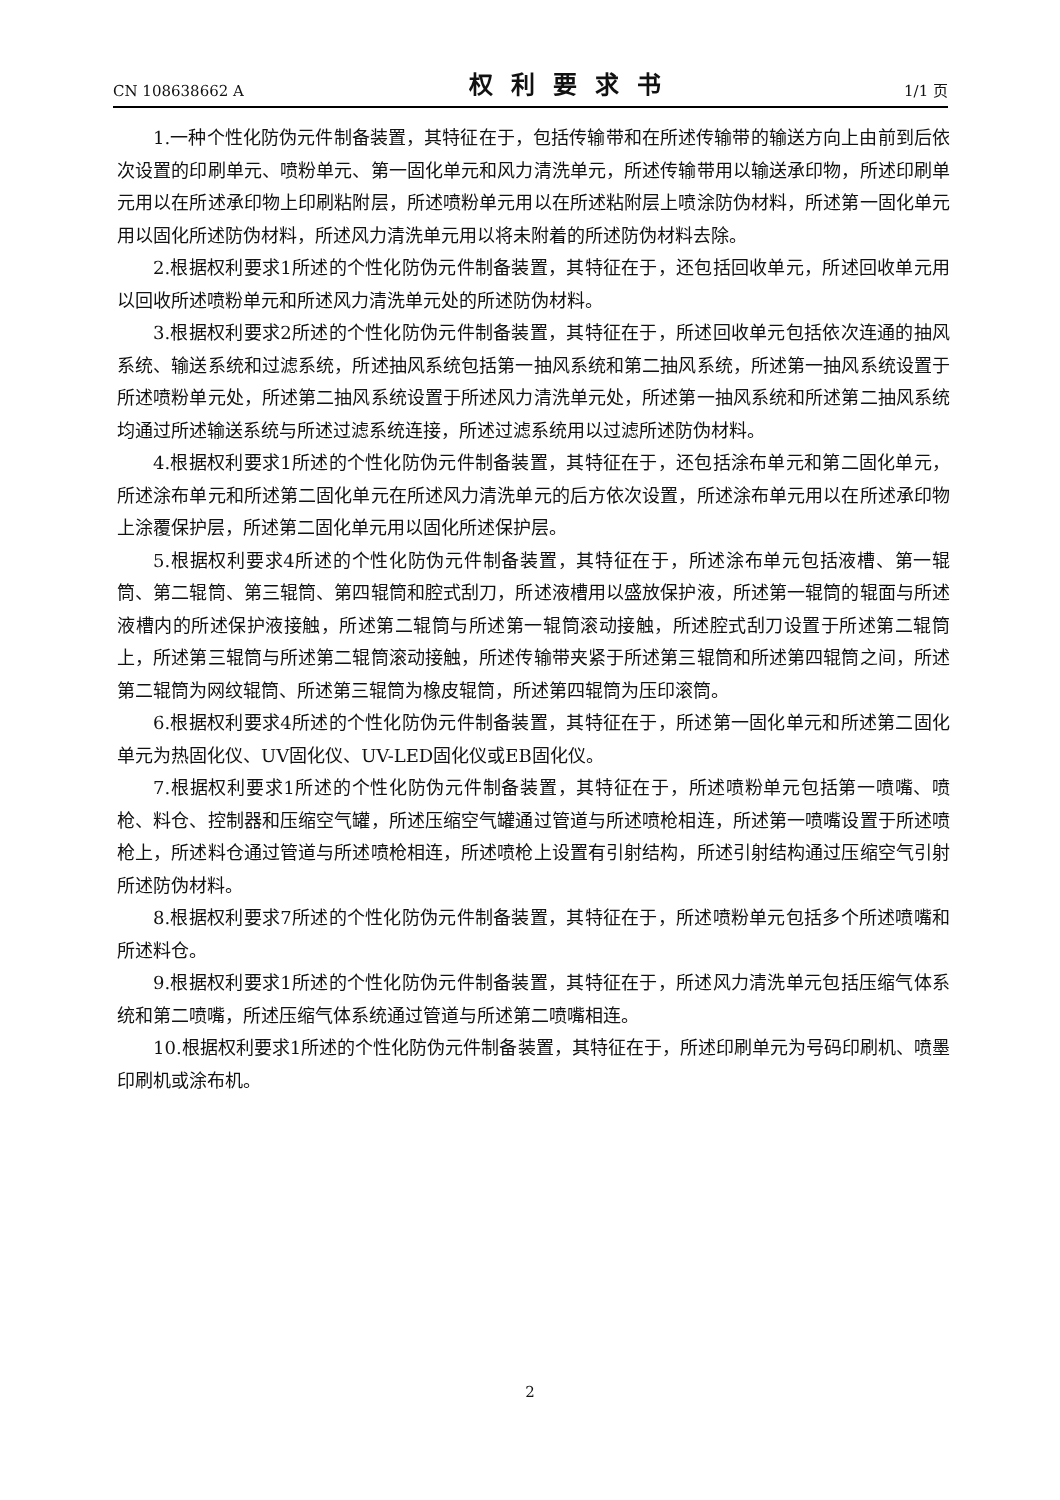CN 108638662 A 权利要求书 1/1 页
1.一种个性化防伪元件制备装置，其特征在于，包括传输带和在所述传输带的输送方向上由前到后依次设置的印刷单元、喷粉单元、第一固化单元和风力清洗单元，所述传输带用以输送承印物，所述印刷单元用以在所述承印物上印刷粘附层，所述喷粉单元用以在所述粘附层上喷涂防伪材料，所述第一固化单元用以固化所述防伪材料，所述风力清洗单元用以将未附着的所述防伪材料去除。
2.根据权利要求1所述的个性化防伪元件制备装置，其特征在于，还包括回收单元，所述回收单元用以回收所述喷粉单元和所述风力清洗单元处的所述防伪材料。
3.根据权利要求2所述的个性化防伪元件制备装置，其特征在于，所述回收单元包括依次连通的抽风系统、输送系统和过滤系统，所述抽风系统包括第一抽风系统和第二抽风系统，所述第一抽风系统设置于所述喷粉单元处，所述第二抽风系统设置于所述风力清洗单元处，所述第一抽风系统和所述第二抽风系统均通过所述输送系统与所述过滤系统连接，所述过滤系统用以过滤所述防伪材料。
4.根据权利要求1所述的个性化防伪元件制备装置，其特征在于，还包括涂布单元和第二固化单元，所述涂布单元和所述第二固化单元在所述风力清洗单元的后方依次设置，所述涂布单元用以在所述承印物上涂覆保护层，所述第二固化单元用以固化所述保护层。
5.根据权利要求4所述的个性化防伪元件制备装置，其特征在于，所述涂布单元包括液槽、第一辊筒、第二辊筒、第三辊筒、第四辊筒和腔式刮刀，所述液槽用以盛放保护液，所述第一辊筒的辊面与所述液槽内的所述保护液接触，所述第二辊筒与所述第一辊筒滚动接触，所述腔式刮刀设置于所述第二辊筒上，所述第三辊筒与所述第二辊筒滚动接触，所述传输带夹紧于所述第三辊筒和所述第四辊筒之间，所述第二辊筒为网纹辊筒、所述第三辊筒为橡皮辊筒，所述第四辊筒为压印滚筒。
6.根据权利要求4所述的个性化防伪元件制备装置，其特征在于，所述第一固化单元和所述第二固化单元为热固化仪、UV固化仪、UV-LED固化仪或EB固化仪。
7.根据权利要求1所述的个性化防伪元件制备装置，其特征在于，所述喷粉单元包括第一喷嘴、喷枪、料仓、控制器和压缩空气罐，所述压缩空气罐通过管道与所述喷枪相连，所述第一喷嘴设置于所述喷枪上，所述料仓通过管道与所述喷枪相连，所述喷枪上设置有引射结构，所述引射结构通过压缩空气引射所述防伪材料。
8.根据权利要求7所述的个性化防伪元件制备装置，其特征在于，所述喷粉单元包括多个所述喷嘴和所述料仓。
9.根据权利要求1所述的个性化防伪元件制备装置，其特征在于，所述风力清洗单元包括压缩气体系统和第二喷嘴，所述压缩气体系统通过管道与所述第二喷嘴相连。
10.根据权利要求1所述的个性化防伪元件制备装置，其特征在于，所述印刷单元为号码印刷机、喷墨印刷机或涂布机。
2